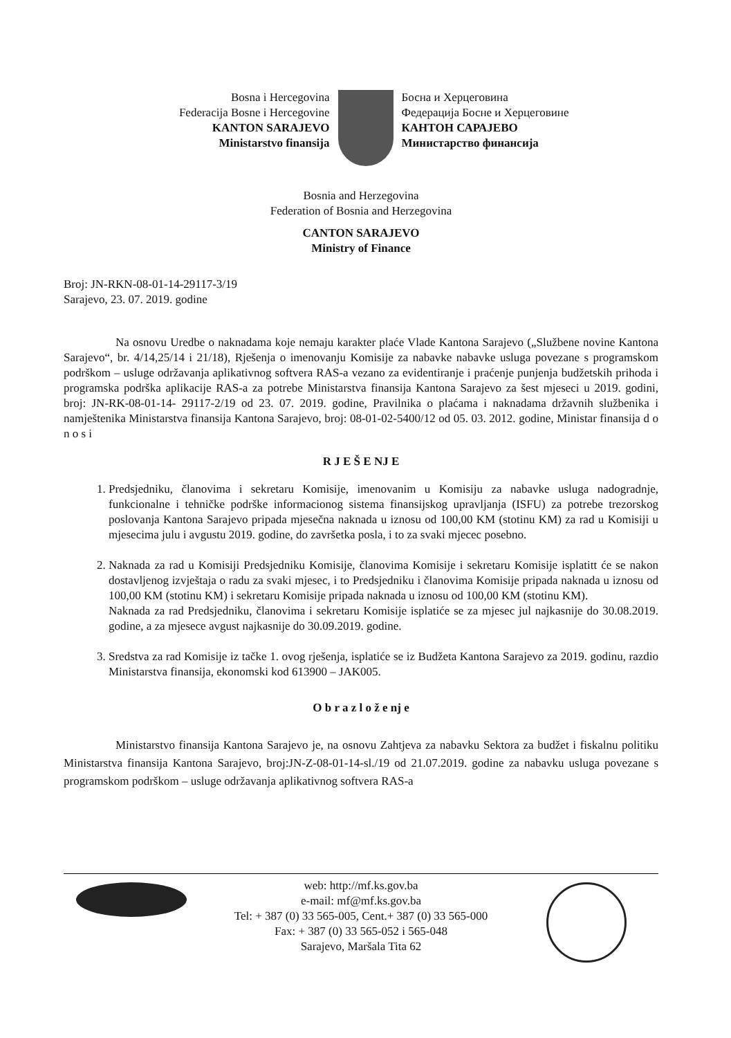Bosna i Hercegovina
Federacija Bosne i Hercegovine
KANTON SARAJEVO
Ministarstvo finansija
Босна и Херцеговина
Федерација Босне и Херцеговине
КАНТОН САРАЈЕВО
Министарство финансија
Bosnia and Herzegovina
Federation of Bosnia and Herzegovina
CANTON SARAJEVO
Ministry of Finance
Broj: JN-RKN-08-01-14-29117-3/19
Sarajevo, 23. 07. 2019. godine
Na osnovu Uredbe o naknadama koje nemaju karakter plaće Vlade Kantona Sarajevo („Službene novine Kantona Sarajevo“, br. 4/14,25/14 i 21/18), Rješenja o imenovanju Komisije za nabavke nabavke usluga povezane s programskom podrškom – usluge održavanja aplikativnog softvera RAS-a vezano za evidentiranje i praćenje punjenja budžetskih prihoda i programska podrška aplikacije RAS-a za potrebe Ministarstva finansija Kantona Sarajevo za šest mjeseci u 2019. godini, broj: JN-RK-08-01-14- 29117-2/19 od 23. 07. 2019. godine, Pravilnika o plaćama i naknadama državnih službenika i namještenika Ministarstva finansija Kantona Sarajevo, broj: 08-01-02-5400/12 od 05. 03. 2012. godine, Ministar finansija d o n o s i
R J E Š E NJ E
1. Predsjedniku, članovima i sekretaru Komisije, imenovanim u Komisiju za nabavke usluga nadogradnje, funkcionalne i tehničke podrške informacionog sistema finansijskog upravljanja (ISFU) za potrebe trezorskog poslovanja Kantona Sarajevo pripada mjesečna naknada u iznosu od 100,00 KM (stotinu KM) za rad u Komisiji u mjesecima julu i avgustu 2019. godine, do završetka posla, i to za svaki mjecec posebno.
2. Naknada za rad u Komisiji Predsjedniku Komisije, članovima Komisije i sekretaru Komisije isplatitt će se nakon dostavljenog izvještaja o radu za svaki mjesec, i to Predsjedniku i članovima Komisije pripada naknada u iznosu od 100,00 KM (stotinu KM) i sekretaru Komisije pripada naknada u iznosu od 100,00 KM (stotinu KM).
Naknada za rad Predsjedniku, članovima i sekretaru Komisije isplatiće se za mjesec jul najkasnije do 30.08.2019. godine, a za mjesece avgust najkasnije do 30.09.2019. godine.
3. Sredstva za rad Komisije iz tačke 1. ovog rješenja, isplatiće se iz Budžeta Kantona Sarajevo za 2019. godinu, razdio Ministarstva finansija, ekonomski kod 613900 – JAK005.
O b r a z l o ž e nj e
Ministarstvo finansija Kantona Sarajevo je, na osnovu Zahtjeva za nabavku Sektora za budžet i fiskalnu politiku Ministarstva finansija Kantona Sarajevo, broj:JN-Z-08-01-14-sl./19 od 21.07.2019. godine za nabavku usluga povezane s programskom podrškom – usluge održavanja aplikativnog softvera RAS-a
web: http://mf.ks.gov.ba
e-mail: mf@mf.ks.gov.ba
Tel: + 387 (0) 33 565-005, Cent.+ 387 (0) 33 565-000
Fax: + 387 (0) 33 565-052 i 565-048
Sarajevo, Maršala Tita 62